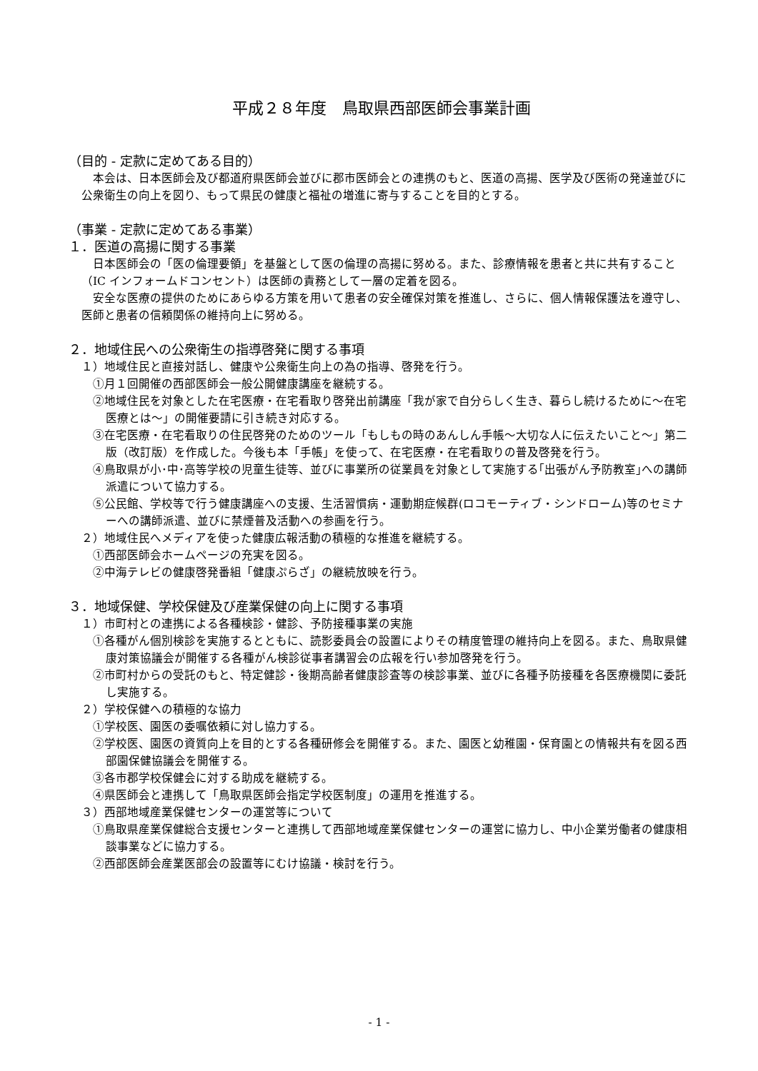平成２８年度　鳥取県西部医師会事業計画
（目的 - 定款に定めてある目的）
本会は、日本医師会及び都道府県医師会並びに郡市医師会との連携のもと、医道の高揚、医学及び医術の発達並びに公衆衛生の向上を図り、もって県民の健康と福祉の増進に寄与することを目的とする。
（事業 - 定款に定めてある事業）
１．医道の高揚に関する事業
日本医師会の「医の倫理要領」を基盤として医の倫理の高揚に努める。また、診療情報を患者と共に共有すること（IC インフォームドコンセント）は医師の責務として一層の定着を図る。
安全な医療の提供のためにあらゆる方策を用いて患者の安全確保対策を推進し、さらに、個人情報保護法を遵守し、医師と患者の信頼関係の維持向上に努める。
２．地域住民への公衆衛生の指導啓発に関する事項
１）地域住民と直接対話し、健康や公衆衛生向上の為の指導、啓発を行う。
①月１回開催の西部医師会一般公開健康講座を継続する。
②地域住民を対象とした在宅医療・在宅看取り啓発出前講座「我が家で自分らしく生き、暮らし続けるために～在宅医療とは～」の開催要請に引き続き対応する。
③在宅医療・在宅看取りの住民啓発のためのツール「もしもの時のあんしん手帳～大切な人に伝えたいこと～」第二版（改訂版）を作成した。今後も本「手帳」を使って、在宅医療・在宅看取りの普及啓発を行う。
④鳥取県が小･中･高等学校の児童生徒等、並びに事業所の従業員を対象として実施する｢出張がん予防教室｣への講師派遣について協力する。
⑤公民館、学校等で行う健康講座への支援、生活習慣病・運動期症候群(ロコモーティブ・シンドローム)等のセミナーへの講師派遣、並びに禁煙普及活動への参画を行う。
２）地域住民へメディアを使った健康広報活動の積極的な推進を継続する。
①西部医師会ホームページの充実を図る。
②中海テレビの健康啓発番組「健康ぷらざ」の継続放映を行う。
３．地域保健、学校保健及び産業保健の向上に関する事項
１）市町村との連携による各種検診・健診、予防接種事業の実施
①各種がん個別検診を実施するとともに、読影委員会の設置によりその精度管理の維持向上を図る。また、鳥取県健康対策協議会が開催する各種がん検診従事者講習会の広報を行い参加啓発を行う。
②市町村からの受託のもと、特定健診・後期高齢者健康診査等の検診事業、並びに各種予防接種を各医療機関に委託し実施する。
２）学校保健への積極的な協力
①学校医、園医の委嘱依頼に対し協力する。
②学校医、園医の資質向上を目的とする各種研修会を開催する。また、園医と幼稚園・保育園との情報共有を図る西部園保健協議会を開催する。
③各市郡学校保健会に対する助成を継続する。
④県医師会と連携して「鳥取県医師会指定学校医制度」の運用を推進する。
３）西部地域産業保健センターの運営等について
①鳥取県産業保健総合支援センターと連携して西部地域産業保健センターの運営に協力し、中小企業労働者の健康相談事業などに協力する。
②西部医師会産業医部会の設置等にむけ協議・検討を行う。
- 1 -